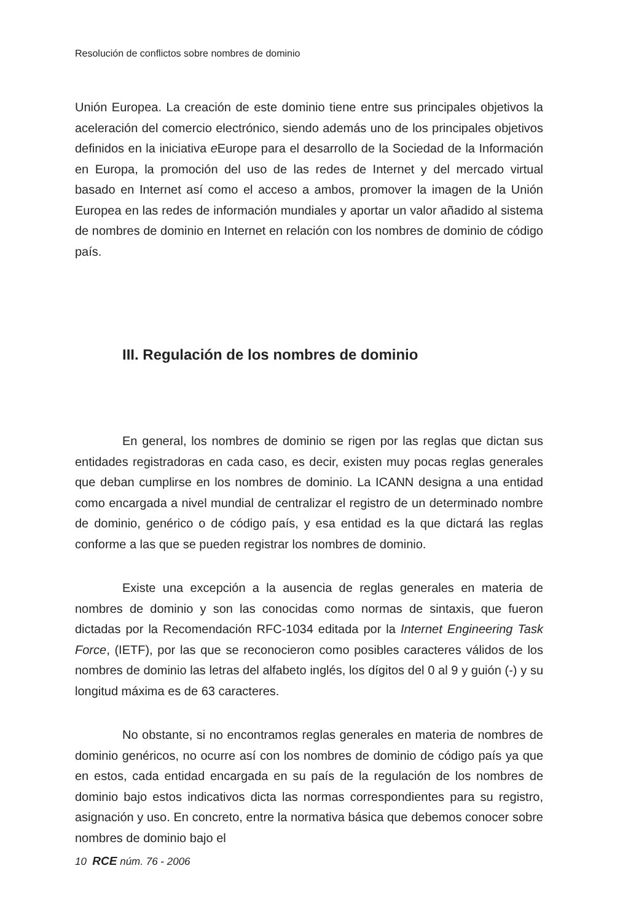Resolución de conflictos sobre nombres de dominio
Unión Europea. La creación de este dominio tiene entre sus principales objetivos la aceleración del comercio electrónico, siendo además uno de los principales objetivos definidos en la iniciativa e Europe para el desarrollo de la Sociedad de la Información en Europa, la promoción del uso de las redes de Internet y del mercado virtual basado en Internet así como el acceso a ambos, promover la imagen de la Unión Europea en las redes de información mundiales y aportar un valor añadido al sistema de nombres de dominio en Internet en relación con los nombres de dominio de código país.
III. Regulación de los nombres de dominio
En general, los nombres de dominio se rigen por las reglas que dictan sus entidades registradoras en cada caso, es decir, existen muy pocas reglas generales que deban cumplirse en los nombres de dominio. La ICANN designa a una entidad como encargada a nivel mundial de centralizar el registro de un determinado nombre de dominio, genérico o de código país, y esa entidad es la que dictará las reglas conforme a las que se pueden registrar los nombres de dominio.
Existe una excepción a la ausencia de reglas generales en materia de nombres de dominio y son las conocidas como normas de sintaxis, que fueron dictadas por la Recomendación RFC-1034 editada por la Internet Engineering Task Force, (IETF), por las que se reconocieron como posibles caracteres válidos de los nombres de dominio las letras del alfabeto inglés, los dígitos del 0 al 9 y guión (-) y su longitud máxima es de 63 caracteres.
No obstante, si no encontramos reglas generales en materia de nombres de dominio genéricos, no ocurre así con los nombres de dominio de código país ya que en estos, cada entidad encargada en su país de la regulación de los nombres de dominio bajo estos indicativos dicta las normas correspondientes para su registro, asignación y uso. En concreto, entre la normativa básica que debemos conocer sobre nombres de dominio bajo el
10 RCE núm. 76 - 2006